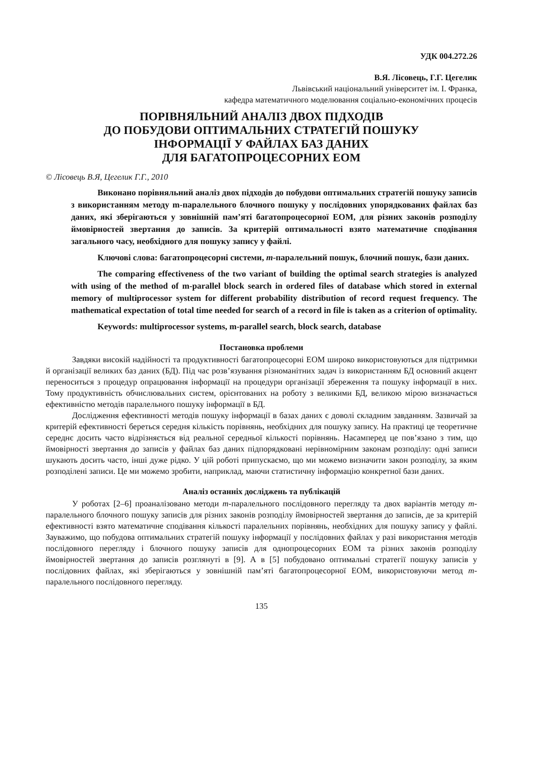УДК 004.272.26
В.Я. Лісовець, Г.Г. Цегелик
Львівський національний університет ім. І. Франка,
кафедра математичного моделювання соціально-економічних процесів
ПОРІВНЯЛЬНИЙ АНАЛІЗ ДВОХ ПІДХОДІВ
ДО ПОБУДОВИ ОПТИМАЛЬНИХ СТРАТЕГІЙ ПОШУКУ
ІНФОРМАЦІЇ У ФАЙЛАХ БАЗ ДАНИХ
ДЛЯ БАГАТОПРОЦЕСОРНИХ ЕОМ
© Лісовець В.Я, Цегелик Г.Г., 2010
Виконано порівняльний аналіз двох підходів до побудови оптимальних стратегій пошуку записів з використанням методу m-паралельного блочного пошуку у послідовних упорядкованих файлах баз даних, які зберігаються у зовнішній пам’яті багатопроцесорної ЕОМ, для різних законів розподілу ймовірностей звертання до записів. За критерій оптимальності взято математичне сподівання загального часу, необхідного для пошуку запису у файлі.
Ключові слова: багатопроцесорні системи, m-паралельний пошук, блочний пошук, бази даних.
The comparing effectiveness of the two variant of building the optimal search strategies is analyzed with using of the method of m-parallel block search in ordered files of database which stored in external memory of multiprocessor system for different probability distribution of record request frequency. The mathematical expectation of total time needed for search of a record in file is taken as a criterion of optimality.
Keywords: multiprocessor systems, m-parallel search, block search, database
Постановка проблеми
Завдяки високій надійності та продуктивності багатопроцесорні ЕОМ широко використовуються для підтримки й організації великих баз даних (БД). Під час розв’язування різноманітних задач із використанням БД основний акцент переноситься з процедур опрацювання інформації на процедури організації збереження та пошуку інформації в них. Тому продуктивність обчислювальних систем, орієнтованих на роботу з великими БД, великою мірою визначається ефективністю методів паралельного пошуку інформації в БД.
Дослідження ефективності методів пошуку інформації в базах даних є доволі складним завданням. Зазвичай за критерій ефективності береться середня кількість порівнянь, необхідних для пошуку запису. На практиці це теоретичне середнє досить часто відрізняється від реальної середньої кількості порівнянь. Насамперед це пов’язано з тим, що ймовірності звертання до записів у файлах баз даних підпорядковані нерівномірним законам розподілу: одні записи шукають досить часто, інші дуже рідко. У цій роботі припускаємо, що ми можемо визначити закон розподілу, за яким розподілені записи. Це ми можемо зробити, наприклад, маючи статистичну інформацію конкретної бази даних.
Аналіз останніх досліджень та публікацій
У роботах [2–6] проаналізовано методи m-паралельного послідовного перегляду та двох варіантів методу m-паралельного блочного пошуку записів для різних законів розподілу ймовірностей звертання до записів, де за критерій ефективності взято математичне сподівання кількості паралельних порівнянь, необхідних для пошуку запису у файлі. Зауважимо, що побудова оптимальних стратегій пошуку інформації у послідовних файлах у разі використання методів послідовного перегляду і блочного пошуку записів для однопроцесорних ЕОМ та різних законів розподілу ймовірностей звертання до записів розглянуті в [9]. А в [5] побудовано оптимальні стратегії пошуку записів у послідовних файлах, які зберігаються у зовнішній пам’яті багатопроцесорної ЕОМ, використовуючи метод m-паралельного послідовного перегляду.
135